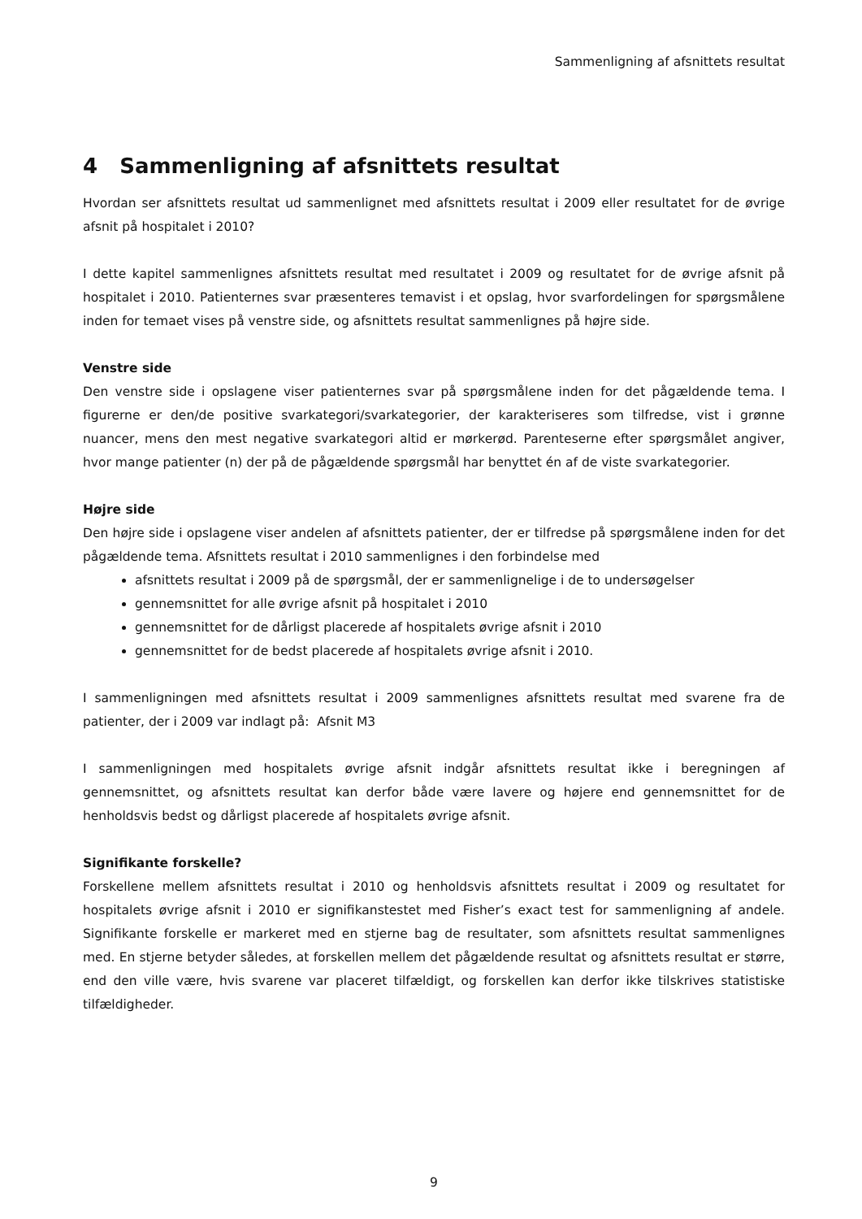Sammenligning af afsnittets resultat
4 Sammenligning af afsnittets resultat
Hvordan ser afsnittets resultat ud sammenlignet med afsnittets resultat i 2009 eller resultatet for de øvrige afsnit på hospitalet i 2010?
I dette kapitel sammenlignes afsnittets resultat med resultatet i 2009 og resultatet for de øvrige afsnit på hospitalet i 2010. Patienternes svar præsenteres temavist i et opslag, hvor svarfordelingen for spørgsmålene inden for temaet vises på venstre side, og afsnittets resultat sammenlignes på højre side.
Venstre side
Den venstre side i opslagene viser patienternes svar på spørgsmålene inden for det pågældende tema. I figurerne er den/de positive svarkategori/svarkategorier, der karakteriseres som tilfredse, vist i grønne nuancer, mens den mest negative svarkategori altid er mørkerød. Parenteserne efter spørgsmålet angiver, hvor mange patienter (n) der på de pågældende spørgsmål har benyttet én af de viste svarkategorier.
Højre side
Den højre side i opslagene viser andelen af afsnittets patienter, der er tilfredse på spørgsmålene inden for det pågældende tema. Afsnittets resultat i 2010 sammenlignes i den forbindelse med
afsnittets resultat i 2009 på de spørgsmål, der er sammenlignelige i de to undersøgelser
gennemsnittet for alle øvrige afsnit på hospitalet i 2010
gennemsnittet for de dårligst placerede af hospitalets øvrige afsnit i 2010
gennemsnittet for de bedst placerede af hospitalets øvrige afsnit i 2010.
I sammenligningen med afsnittets resultat i 2009 sammenlignes afsnittets resultat med svarene fra de patienter, der i 2009 var indlagt på: Afsnit M3
I sammenligningen med hospitalets øvrige afsnit indgår afsnittets resultat ikke i beregningen af gennemsnittet, og afsnittets resultat kan derfor både være lavere og højere end gennemsnittet for de henholdsvis bedst og dårligst placerede af hospitalets øvrige afsnit.
Signifikante forskelle?
Forskellene mellem afsnittets resultat i 2010 og henholdsvis afsnittets resultat i 2009 og resultatet for hospitalets øvrige afsnit i 2010 er signifikanstestet med Fisher’s exact test for sammenligning af andele. Signifikante forskelle er markeret med en stjerne bag de resultater, som afsnittets resultat sammenlignes med. En stjerne betyder således, at forskellen mellem det pågældende resultat og afsnittets resultat er større, end den ville være, hvis svarene var placeret tilfældigt, og forskellen kan derfor ikke tilskrives statistiske tilfældigheder.
9